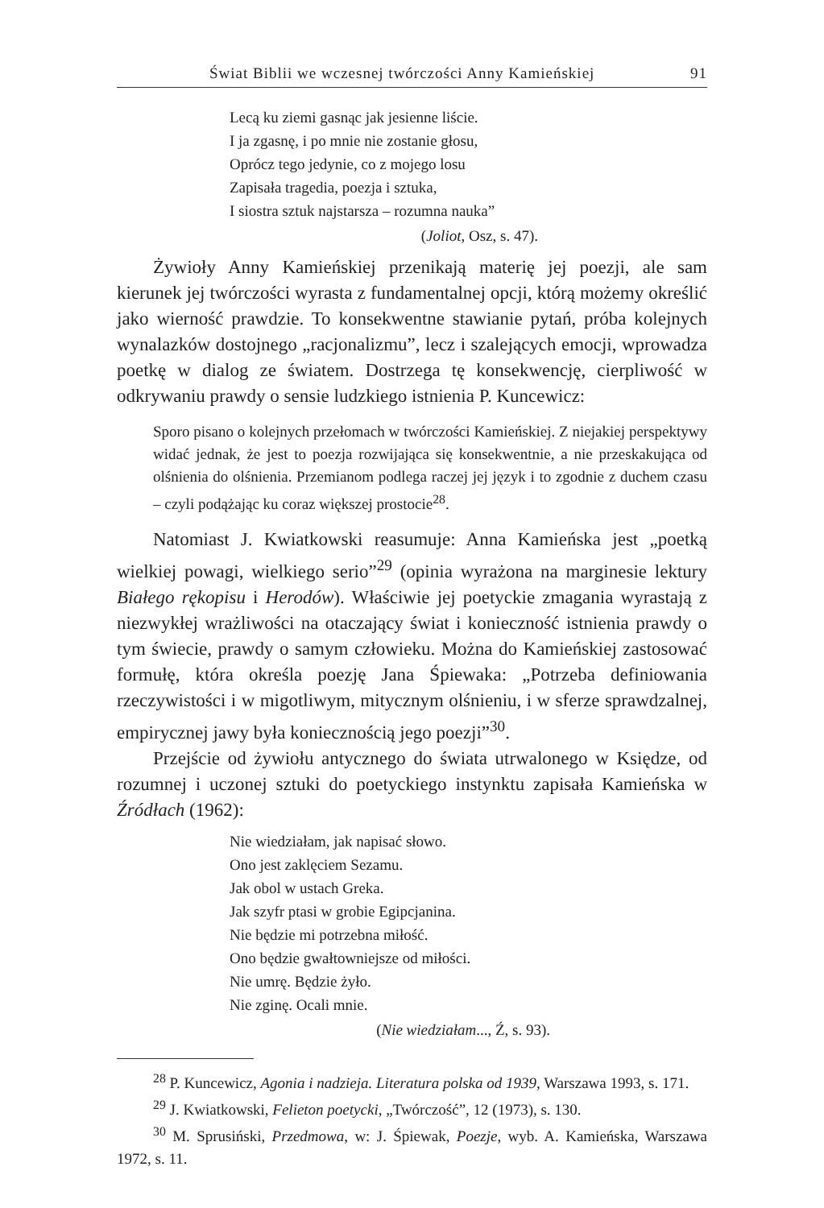Świat Biblii we wczesnej twórczości Anny Kamieńskiej 91
Lecą ku ziemi gasnąc jak jesienne liście.
I ja zgasnę, i po mnie nie zostanie głosu,
Oprócz tego jedynie, co z mojego losu
Zapisała tragedia, poezja i sztuka,
I siostra sztuk najstarsza – rozumna nauka”
(Joliot, Osz, s. 47).
Żywioły Anny Kamieńskiej przenikają materię jej poezji, ale sam kierunek jej twórczości wyrasta z fundamentalnej opcji, którą możemy określić jako wierność prawdzie. To konsekwentne stawianie pytań, próba kolejnych wynalazków dostojnego „racjonalizmu”, lecz i szalejących emocji, wprowadza poetkę w dialog ze światem. Dostrzega tę konsekwencję, cierpliwość w odkrywaniu prawdy o sensie ludzkiego istnienia P. Kuncewicz:
Sporo pisano o kolejnych przełomach w twórczości Kamieńskiej. Z niejakiej perspektywy widać jednak, że jest to poezja rozwijająca się konsekwentnie, a nie przeskakująca od olśnienia do olśnienia. Przemianom podlega raczej jej język i to zgodnie z duchem czasu – czyli podążając ku coraz większej prostocie<sup>28</sup>.
Natomiast J. Kwiatkowski reasumuje: Anna Kamieńska jest „poetką wielkiej powagi, wielkiego serio”<sup>29</sup> (opinia wyrażona na marginesie lektury Białego rękopisu i Herodów). Właściwie jej poetyckie zmagania wyrastają z niezwykłej wrażliwości na otaczający świat i konieczność istnienia prawdy o tym świecie, prawdy o samym człowieku. Można do Kamieńskiej zastosować formułę, która określa poezję Jana Śpiewaka: „Potrzeba definiowania rzeczywistości i w migotliwym, mitycznym olśnieniu, i w sferze sprawdzalnej, empirycznej jawy była koniecznością jego poezji”<sup>30</sup>.
Przejście od żywiołu antycznego do świata utrwalonego w Księdze, od rozumnej i uczonej sztuki do poetyckiego instynktu zapisała Kamieńska w Źródłach (1962):
Nie wiedziałam, jak napisać słowo.
Ono jest zaklęciem Sezamu.
Jak obol w ustach Greka.
Jak szyfr ptasi w grobie Egipcjanina.
Nie będzie mi potrzebna miłość.
Ono będzie gwałtowniejsze od miłości.
Nie umrę. Będzie żyło.
Nie zginę. Ocali mnie.
(Nie wiedziałam..., Ź, s. 93).
<sup>28</sup> P. Kuncewicz, Agonia i nadzieja. Literatura polska od 1939, Warszawa 1993, s. 171.
<sup>29</sup> J. Kwiatkowski, Felieton poetycki, „Twórczość”, 12 (1973), s. 130.
<sup>30</sup> M. Sprusiński, Przedmowa, w: J. Śpiewak, Poezje, wyb. A. Kamieńska, Warszawa 1972, s. 11.